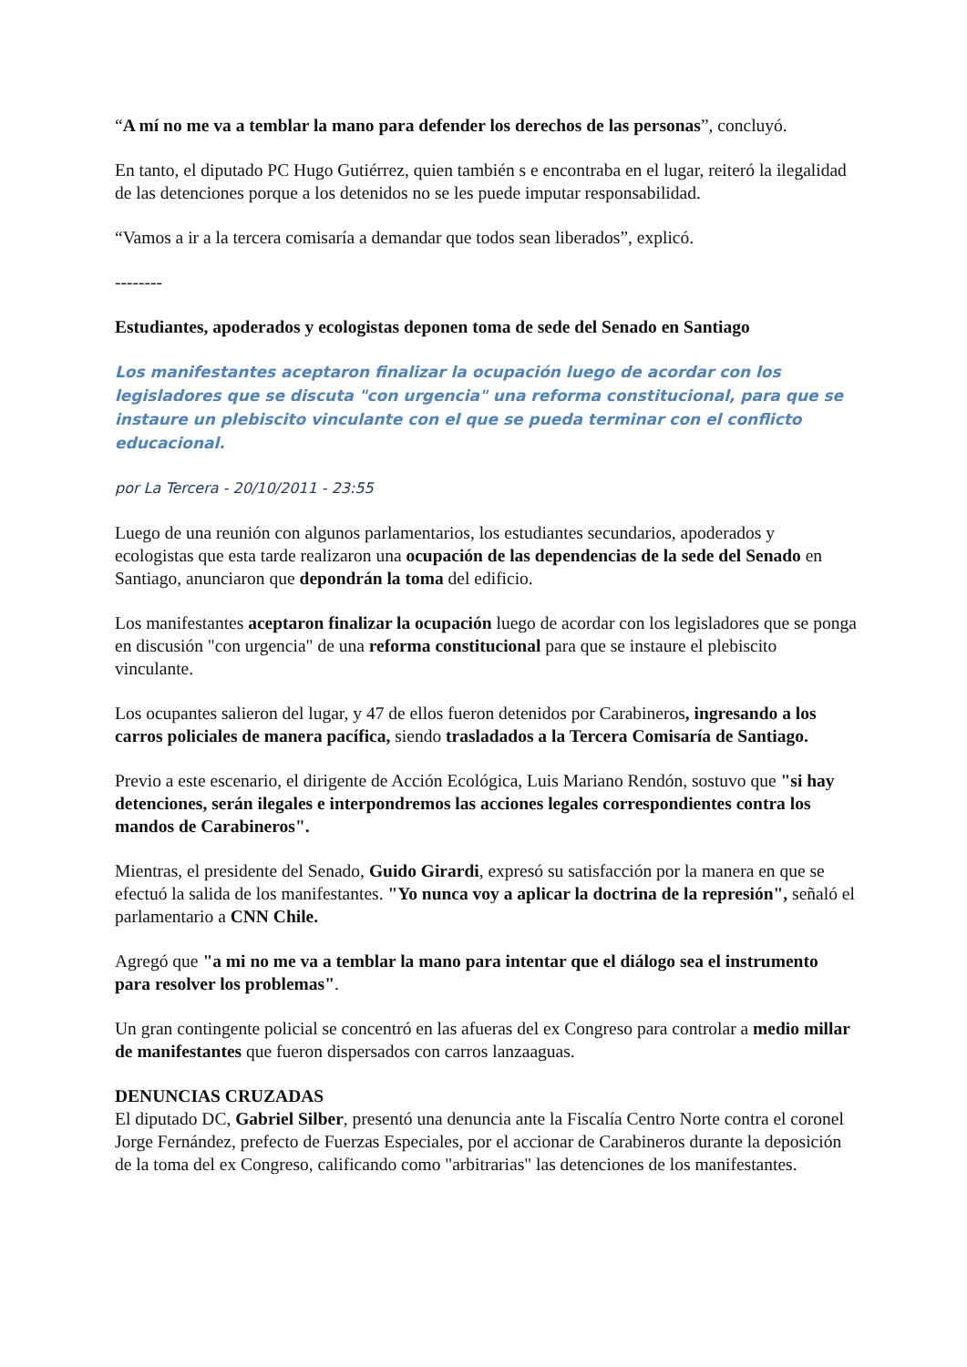“A mí no me va a temblar la mano para defender los derechos de las personas”, concluyó.
En tanto, el diputado PC Hugo Gutiérrez, quien también s e encontraba en el lugar, reiteró la ilegalidad de las detenciones porque a los detenidos no se les puede imputar responsabilidad.
“Vamos a ir a la tercera comisaría a demandar que todos sean liberados”, explicó.
--------
Estudiantes, apoderados y ecologistas deponen toma de sede del Senado en Santiago
Los manifestantes aceptaron finalizar la ocupación luego de acordar con los legisladores que se discuta "con urgencia" una reforma constitucional, para que se instaure un plebiscito vinculante con el que se pueda terminar con el conflicto educacional.
por La Tercera - 20/10/2011 - 23:55
Luego de una reunión con algunos parlamentarios, los estudiantes secundarios, apoderados y ecologistas que esta tarde realizaron una ocupación de las dependencias de la sede del Senado en Santiago, anunciaron que depondrán la toma del edificio.
Los manifestantes aceptaron finalizar la ocupación luego de acordar con los legisladores que se ponga en discusión "con urgencia" de una reforma constitucional para que se instaure el plebiscito vinculante.
Los ocupantes salieron del lugar, y 47 de ellos fueron detenidos por Carabineros, ingresando a los carros policiales de manera pacífica, siendo trasladados a la Tercera Comisaría de Santiago.
Previo a este escenario, el dirigente de Acción Ecológica, Luis Mariano Rendón, sostuvo que "si hay detenciones, serán ilegales e interpondremos las acciones legales correspondientes contra los mandos de Carabineros".
Mientras, el presidente del Senado, Guido Girardi, expresó su satisfacción por la manera en que se efectuó la salida de los manifestantes. "Yo nunca voy a aplicar la doctrina de la represión", señaló el parlamentario a CNN Chile.
Agregó que "a mi no me va a temblar la mano para intentar que el diálogo sea el instrumento para resolver los problemas".
Un gran contingente policial se concentró en las afueras del ex Congreso para controlar a medio millar de manifestantes que fueron dispersados con carros lanzaaguas.
DENUNCIAS CRUZADAS
El diputado DC, Gabriel Silber, presentó una denuncia ante la Fiscalía Centro Norte contra el coronel Jorge Fernández, prefecto de Fuerzas Especiales, por el accionar de Carabineros durante la deposición de la toma del ex Congreso, calificando como "arbitrarias" las detenciones de los manifestantes.